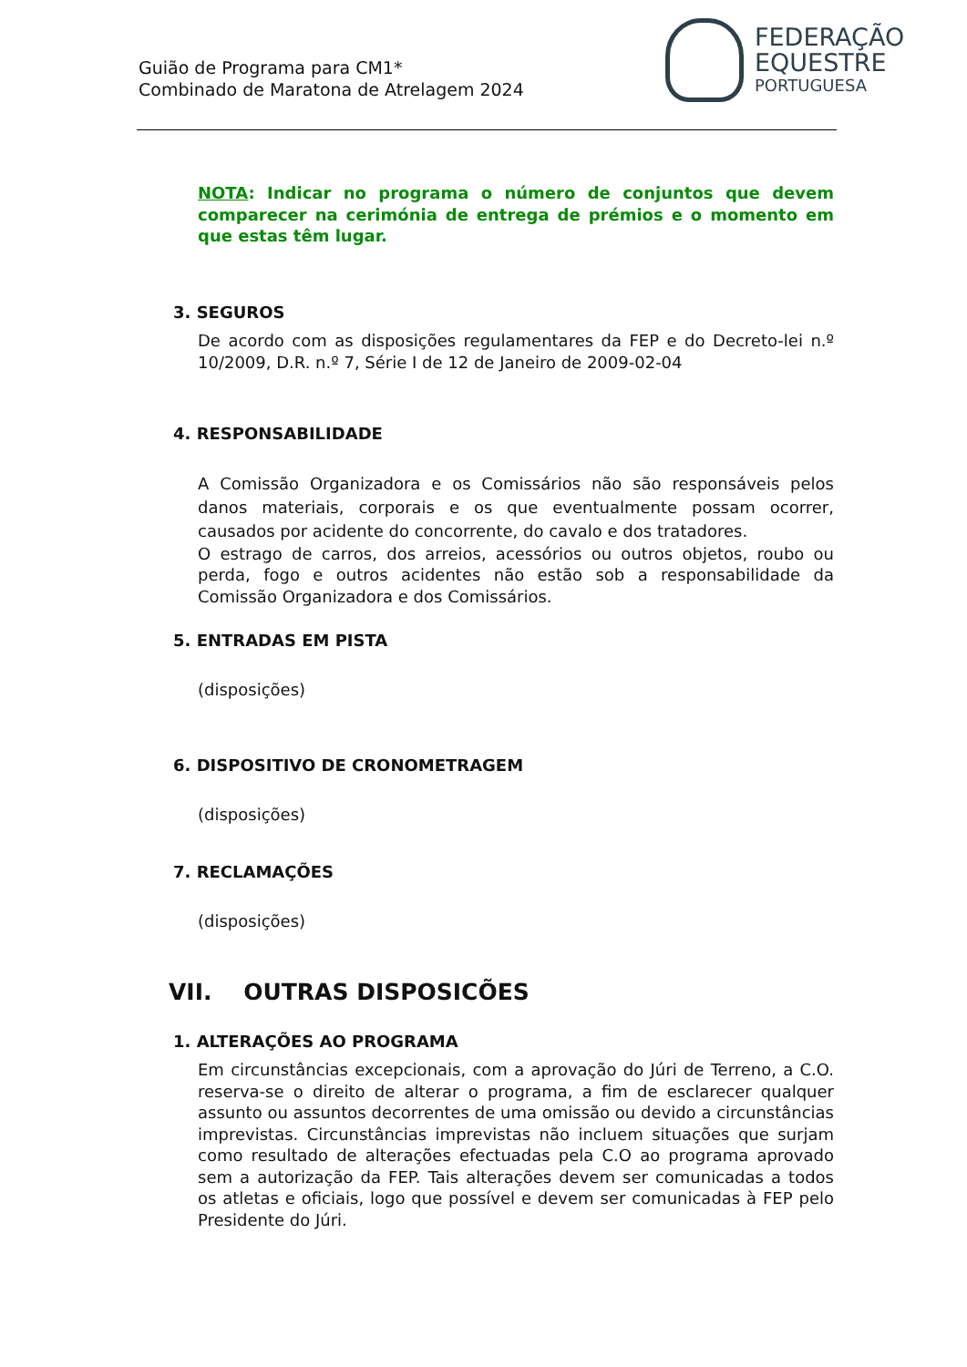Guião de Programa para CM1*
Combinado de Maratona de Atrelagem 2024
FEDERAÇÃO
EQUESTRE
PORTUGUESA
NOTA: Indicar no programa o número de conjuntos que devem comparecer na cerimónia de entrega de prémios e o momento em que estas têm lugar.
3. SEGUROS
De acordo com as disposições regulamentares da FEP e do Decreto-lei n.º 10/2009, D.R. n.º 7, Série I de 12 de Janeiro de 2009-02-04
4. RESPONSABILIDADE
A Comissão Organizadora e os Comissários não são responsáveis pelos danos materiais, corporais e os que eventualmente possam ocorrer, causados por acidente do concorrente, do cavalo e dos tratadores.
O estrago de carros, dos arreios, acessórios ou outros objetos, roubo ou perda, fogo e outros acidentes não estão sob a responsabilidade da Comissão Organizadora e dos Comissários.
5. ENTRADAS EM PISTA
(disposições)
6. DISPOSITIVO DE CRONOMETRAGEM
(disposições)
7. RECLAMAÇÕES
(disposições)
VII. OUTRAS DISPOSICÕES
1. ALTERAÇÕES AO PROGRAMA
Em circunstâncias excepcionais, com a aprovação do Júri de Terreno, a C.O. reserva-se o direito de alterar o programa, a fim de esclarecer qualquer assunto ou assuntos decorrentes de uma omissão ou devido a circunstâncias imprevistas. Circunstâncias imprevistas não incluem situações que surjam como resultado de alterações efectuadas pela C.O ao programa aprovado sem a autorização da FEP. Tais alterações devem ser comunicadas a todos os atletas e oficiais, logo que possível e devem ser comunicadas à FEP pelo Presidente do Júri.